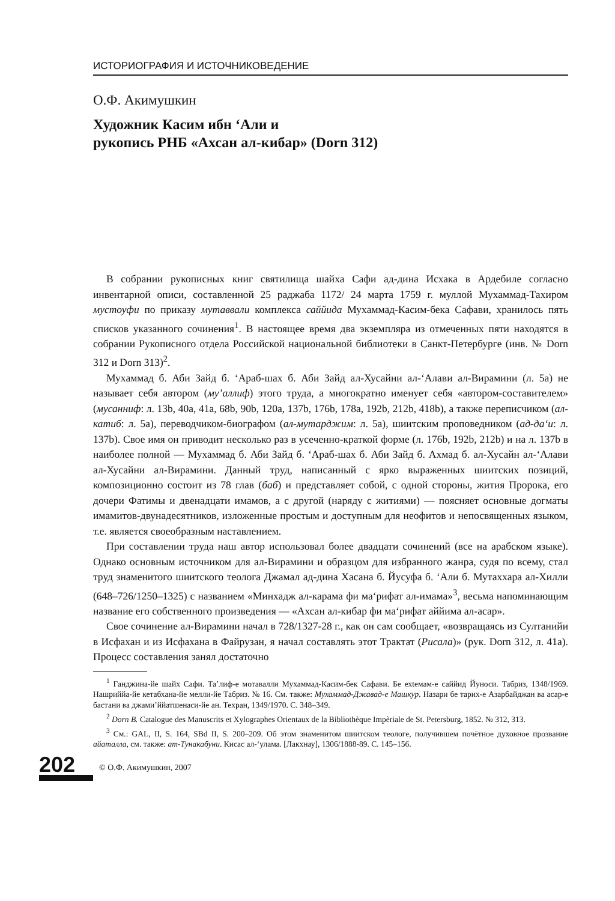ИСТОРИОГРАФИЯ И ИСТОЧНИКОВЕДЕНИЕ
О.Ф. Акимушкин
Художник Касим ибн ‘Али и
рукопись РНБ «Ахсан ал-кибар» (Dorn 312)
В собрании рукописных книг святилища шайха Сафи ад-дина Исхака в Ардебиле согласно инвентарной описи, составленной 25 раджаба 1172/ 24 марта 1759 г. муллой Мухаммад-Тахиром мустоуфи по приказу мутаввали комплекса саййида Мухаммад-Касим-бека Сафави, хранилось пять списков указанного сочинения<sup>1</sup>. В настоящее время два экземпляра из отмеченных пяти находятся в собрании Рукописного отдела Российской национальной библиотеки в Санкт-Петербурге (инв. № Dorn 312 и Dorn 313)<sup>2</sup>.
Мухаммад б. Аби Зайд б. ‘Араб-шах б. Аби Зайд ал-Хусайни ал-‘Алави ал-Вирамини (л. 5а) не называет себя автором (му’аллиф) этого труда, а многократно именует себя «автором-составителем» (мусанниф: л. 13b, 40a, 41a, 68b, 90b, 120a, 137b, 176b, 178a, 192b, 212b, 418b), а также переписчиком (ал-катиб: л. 5а), переводчиком-биографом (ал-мутарджим: л. 5а), шиитским проповедником (ад-да‘и: л. 137b). Свое имя он приводит несколько раз в усеченно-краткой форме (л. 176b, 192b, 212b) и на л. 137b в наиболее полной — Мухаммад б. Аби Зайд б. ‘Араб-шах б. Аби Зайд б. Ахмад б. ал-Хусайн ал-‘Алави ал-Хусайни ал-Вирамини. Данный труд, написанный с ярко выраженных шиитских позиций, композиционно состоит из 78 глав (баб) и представляет собой, с одной стороны, жития Пророка, его дочери Фатимы и двенадцати имамов, а с другой (наряду с житиями) — поясняет основные догматы имамитов-двунадесятников, изложенные простым и доступным для неофитов и непосвященных языком, т.е. является своеобразным наставлением.
При составлении труда наш автор использовал более двадцати сочинений (все на арабском языке). Однако основным источником для ал-Вирамини и образцом для избранного жанра, судя по всему, стал труд знаменитого шиитского теолога Джамал ад-дина Хасана б. Йусуфа б. ‘Али б. Мутаххара ал-Хилли (648–726/1250–1325) с названием «Минхадж ал-карама фи ма‘рифат ал-имама»<sup>3</sup>, весьма напоминающим название его собственного произведения — «Ахсан ал-кибар фи ма‘рифат аййима ал-асар».
Свое сочинение ал-Вирамини начал в 728/1327-28 г., как он сам сообщает, «возвращаясь из Султанийи в Исфахан и из Исфахана в Файрузан, я начал составлять этот Трактат (Рисала)» (рук. Dorn 312, л. 41а). Процесс составления занял достаточно
<sup>1</sup> Ганджина-йе шайх Сафи. Та’лиф-е мотавалли Мухаммад-Касим-бек Сафави. Бе extемам-е саййид Йуноси. Табриз, 1348/1969. Нашриййа-йе кетабхана-йе мелли-йе Табриз. № 16. См. также: Мухаммад-Джавад-е Машкур. Назари бе тарих-е Азарбайджан ва асар-е бастани ва джами’ййатшенаси-йе ан. Техран, 1349/1970. С. 348–349.
<sup>2</sup> Dorn B. Catalogue des Manuscrits et Xylographes Orientaux de la Bibliothèque Impèriale de St. Petersburg, 1852. № 312, 313.
<sup>3</sup> См.: GAL, II, S. 164, SBd II, S. 200–209. Об этом знаменитом шиитском теологе, получившем почётное духовное прозвание айаталла, см. также: ат-Тунакабуни. Кисас ал-‘улама. [Лакхнау], 1306/1888-89. С. 145–156.
202
© О.Ф. Акимушкин, 2007